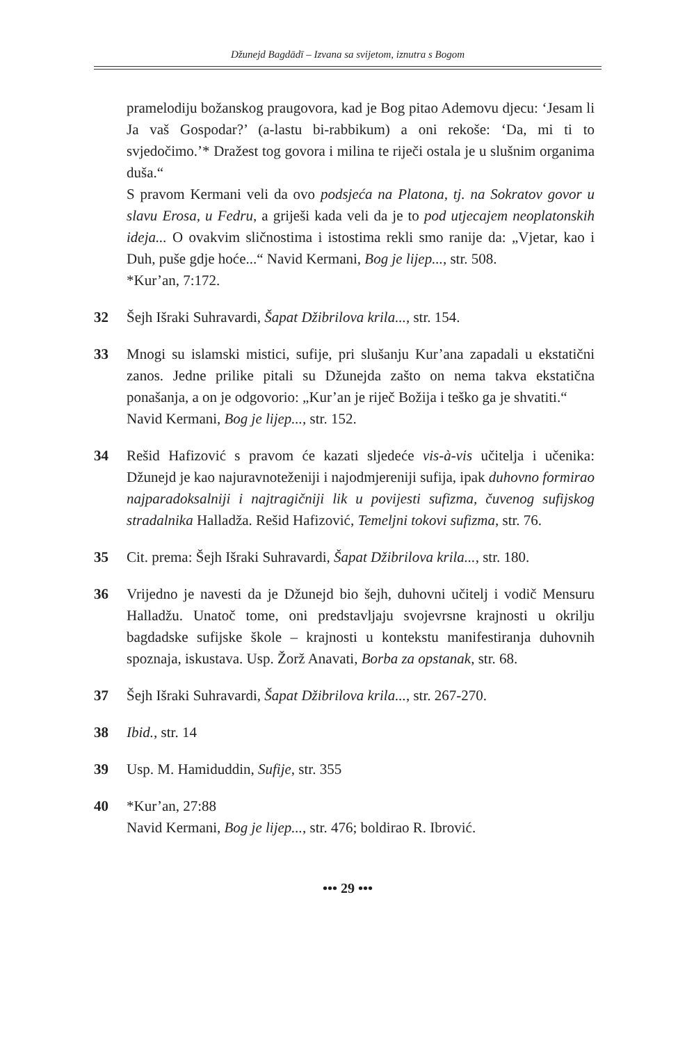Džunejd Bagdādī – Izvana sa svijetom, iznutra s Bogom
pramelodiju božanskog praugovora, kad je Bog pitao Ademovu djecu: ‘Jesam li Ja vaš Gospodar?’ (a-lastu bi-rabbikum) a oni rekoše: ‘Da, mi ti to svjedočimo.’* Dražest tog govora i milina te riječi ostala je u slušnim organima duša.“
S pravom Kermani veli da ovo podsjeća na Platona, tj. na Sokratov govor u slavu Erosa, u Fedru, a griješi kada veli da je to pod utjecajem neoplatonskih ideja... O ovakvim sličnostima i istostima rekli smo ranije da: „Vjetar, kao i Duh, puše gdje hoće...“ Navid Kermani, Bog je lijep..., str. 508.
*Kur’an, 7:172.
32 Šejh Išraki Suhravardi, Šapat Džibrilova krila..., str. 154.
33 Mnogi su islamski mistici, sufije, pri slušanju Kur’ana zapadali u ekstatični zanos. Jedne prilike pitali su Džunejda zašto on nema takva ekstatična ponašanja, a on je odgovorio: „Kur’an je riječ Božija i teško ga je shvatiti.“
Navid Kermani, Bog je lijep..., str. 152.
34 Rešid Hafizović s pravom će kazati sljedeće vis-à-vis učitelja i učenika: Džunejd je kao najuravnoteženiji i najodmjereniji sufija, ipak duhovno formirao najparadoksalniji i najtragičniji lik u povijesti sufizma, čuvenog sufijskog stradalnika Halladža. Rešid Hafizović, Temeljni tokovi sufizma, str. 76.
35 Cit. prema: Šejh Išraki Suhravardi, Šapat Džibrilova krila..., str. 180.
36 Vrijedno je navesti da je Džunejd bio šejh, duhovni učitelj i vodič Mensuru Halladžu. Unatoč tome, oni predstavljaju svojevrsne krajnosti u okrilju bagdadske sufijske škole – krajnosti u kontekstu manifestiranja duhovnih spoznaja, iskustava. Usp. Žorž Anavati, Borba za opstanak, str. 68.
37 Šejh Išraki Suhravardi, Šapat Džibrilova krila..., str. 267-270.
38 Ibid., str. 14
39 Usp. M. Hamiduddin, Sufije, str. 355
40 *Kur’an, 27:88
Navid Kermani, Bog je lijep..., str. 476; boldirao R. Ibrović.
••• 29 •••